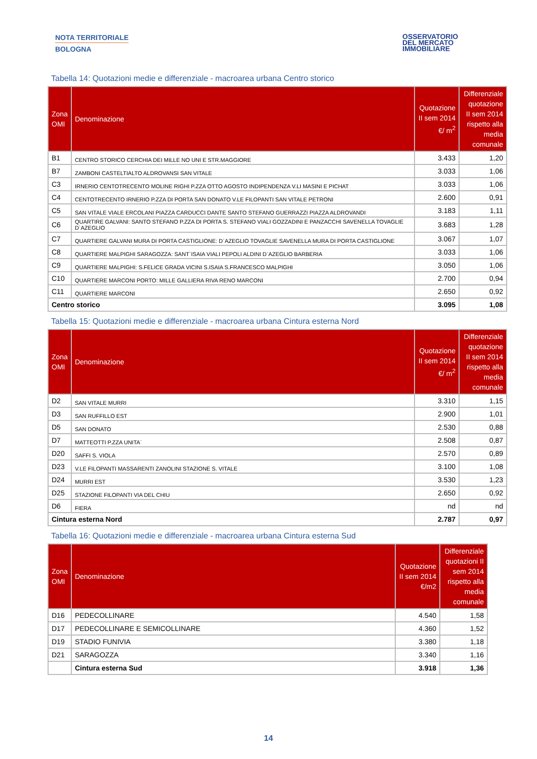NOTA TERRITORIALE
BOLOGNA
OSSERVATORIO
DEL MERCATO
IMMOBILIARE
Tabella 14: Quotazioni medie e differenziale - macroarea urbana Centro storico
| Zona OMI | Denominazione | Quotazione II sem 2014 €/ m<sup>2</sup> | Differenziale quotazione II sem 2014 rispetto alla media comunale |
| --- | --- | --- | --- |
| B1 | CENTRO STORICO CERCHIA DEI MILLE NO UNI E STR.MAGGIORE | 3.433 | 1,20 |
| B7 | ZAMBONI CASTELTIALTO ALDROVANSI SAN VITALE | 3.033 | 1,06 |
| C3 | IRNERIO CENTOTRECENTO MOLINE RIGHI P.ZZA OTTO AGOSTO INDIPENDENZA V.LI MASINI E PICHAT | 3.033 | 1,06 |
| C4 | CENTOTRECENTO IRNERIO P.ZZA DI PORTA SAN DONATO V.LE FILOPANTI SAN VITALE PETRONI | 2.600 | 0,91 |
| C5 | SAN VITALE VIALE ERCOLANI PIAZZA CARDUCCI DANTE SANTO STEFANO GUERRAZZI PIAZZA ALDROVANDI | 3.183 | 1,11 |
| C6 | QUARTIRE GALVANI: SANTO STEFANO P.ZZA DI PORTA S. STEFANO VIALI GOZZADINI E PANZACCHI SAVENELLA TOVAGLIE D`AZEGLIO | 3.683 | 1,28 |
| C7 | QUARTIERE GALVANI MURA DI PORTA CASTIGLIONE: D`AZEGLIO TOVAGLIE SAVENELLA MURA DI PORTA CASTIGLIONE | 3.067 | 1,07 |
| C8 | QUARTIERE MALPIGHI SARAGOZZA: SANT`ISAIA VIALI PEPOLI ALDINI D`AZEGLIO BARBERIA | 3.033 | 1,06 |
| C9 | QUARTIERE MALPIGHI: S.FELICE GRADA VICINI S.ISAIA S.FRANCESCO MALPIGHI | 3.050 | 1,06 |
| C10 | QUARTIERE MARCONI PORTO: MILLE GALLIERA RIVA RENO MARCONI | 2.700 | 0,94 |
| C11 | QUARTIERE MARCONI | 2.650 | 0,92 |
| Centro storico | | 3.095 | 1,08 |
Tabella 15: Quotazioni medie e differenziale - macroarea urbana Cintura esterna Nord
| Zona OMI | Denominazione | Quotazione II sem 2014 €/ m<sup>2</sup> | Differenziale quotazione II sem 2014 rispetto alla media comunale |
| --- | --- | --- | --- |
| D2 | SAN VITALE MURRI | 3.310 | 1,15 |
| D3 | SAN RUFFILLO EST | 2.900 | 1,01 |
| D5 | SAN DONATO | 2.530 | 0,88 |
| D7 | MATTEOTTI P.ZZA UNITA` | 2.508 | 0,87 |
| D20 | SAFFI S. VIOLA | 2.570 | 0,89 |
| D23 | V.LE FILOPANTI MASSARENTI ZANOLINI STAZIONE S. VITALE | 3.100 | 1,08 |
| D24 | MURRI EST | 3.530 | 1,23 |
| D25 | STAZIONE FILOPANTI VIA DEL CHIU | 2.650 | 0,92 |
| D6 | FIERA | nd | nd |
| Cintura esterna Nord | | 2.787 | 0,97 |
Tabella 16: Quotazioni medie e differenziale - macroarea urbana Cintura esterna Sud
| Zona OMI | Denominazione | Quotazione II sem 2014 €/m2 | Differenziale quotazioni II sem 2014 rispetto alla media comunale |
| --- | --- | --- | --- |
| D16 | PEDECOLLINARE | 4.540 | 1,58 |
| D17 | PEDECOLLINARE E SEMICOLLINARE | 4.360 | 1,52 |
| D19 | STADIO FUNIVIA | 3.380 | 1,18 |
| D21 | SARAGOZZA | 3.340 | 1,16 |
| | Cintura esterna Sud | 3.918 | 1,36 |
14